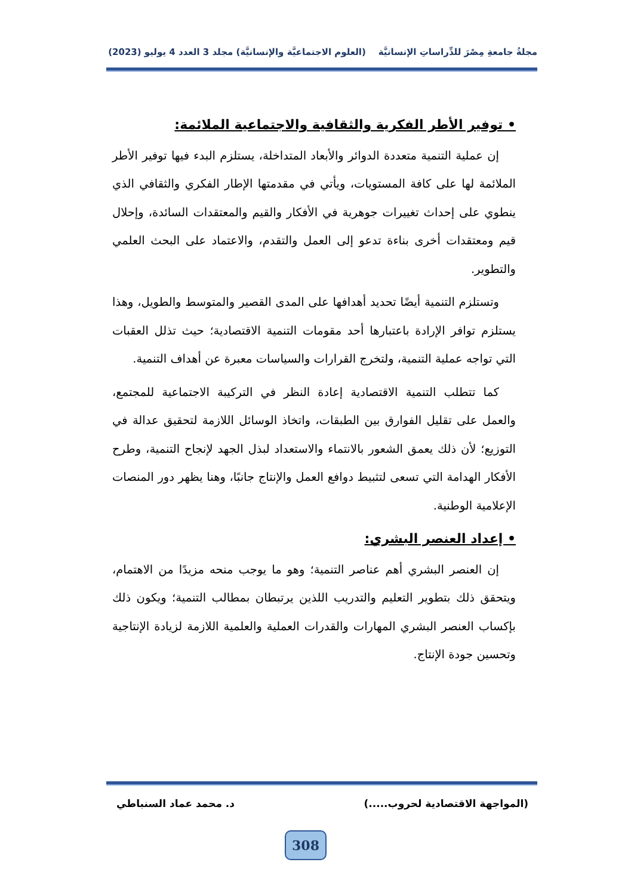مجلةُ جامعةِ مِصْرَ للدِّراساتِ الإنسانيَّة (العلوم الاجتماعيَّة والإنسانيَّة) مجلد 3 العدد 4 يوليو (2023)
• توفير الأطر الفكرية والثقافية والاجتماعية الملائمة:
إن عملية التنمية متعددة الدوائر والأبعاد المتداخلة، يستلزم البدء فيها توفير الأطر الملائمة لها على كافة المستويات، ويأتي في مقدمتها الإطار الفكري والثقافي الذي ينطوي على إحداث تغييرات جوهرية في الأفكار والقيم والمعتقدات السائدة، وإحلال قيم ومعتقدات أخرى بناءة تدعو إلى العمل والتقدم، والاعتماد على البحث العلمي والتطوير.
وتستلزم التنمية أيضًا تحديد أهدافها على المدى القصير والمتوسط والطويل، وهذا يستلزم توافر الإرادة باعتبارها أحد مقومات التنمية الاقتصادية؛ حيث تذلل العقبات التي تواجه عملية التنمية، ولتخرج القرارات والسياسات معبرة عن أهداف التنمية.
كما تتطلب التنمية الاقتصادية إعادة النظر في التركيبة الاجتماعية للمجتمع، والعمل على تقليل الفوارق بين الطبقات، واتخاذ الوسائل اللازمة لتحقيق عدالة في التوزيع؛ لأن ذلك يعمق الشعور بالانتماء والاستعداد لبذل الجهد لإنجاح التنمية، وطرح الأفكار الهدامة التي تسعى لتثبيط دوافع العمل والإنتاج جانبًا، وهنا يظهر دور المنصات الإعلامية الوطنية.
• إعداد العنصر البشري:
إن العنصر البشري أهم عناصر التنمية؛ وهو ما يوجب منحه مزيدًا من الاهتمام، ويتحقق ذلك بتطوير التعليم والتدريب اللذين يرتبطان بمطالب التنمية؛ ويكون ذلك بإكساب العنصر البشري المهارات والقدرات العملية والعلمية اللازمة لزيادة الإنتاجية وتحسين جودة الإنتاج.
(المواجهة الاقتصادية لحروب.....) د. محمد عماد السنباطي
308